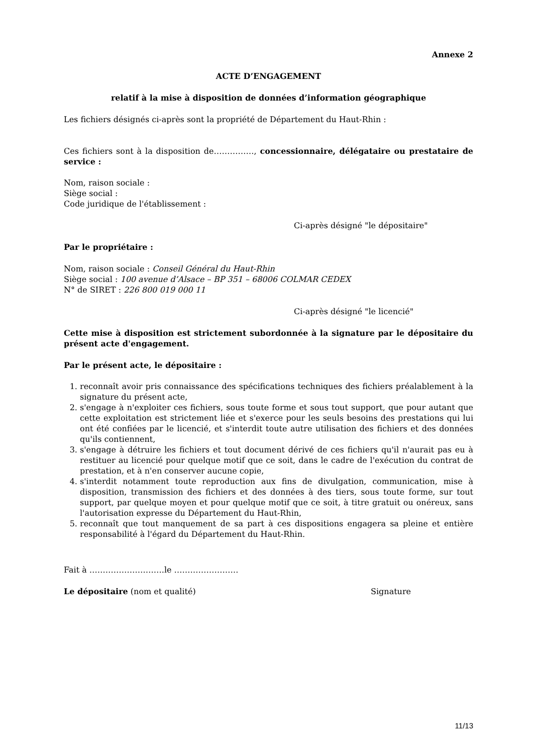Annexe 2
ACTE D’ENGAGEMENT
relatif à la mise à disposition de données d’information géographique
Les fichiers désignés ci-après sont la propriété de Département du Haut-Rhin :
Ces fichiers sont à la disposition de……………, concessionnaire, délégataire ou prestataire de service :
Nom, raison sociale :
Siège social :
Code juridique de l'établissement :
Ci-après désigné "le dépositaire"
Par le propriétaire :
Nom, raison sociale : Conseil Général du Haut-Rhin
Siège social : 100 avenue d’Alsace – BP 351 – 68006 COLMAR CEDEX
N° de SIRET : 226 800 019 000 11
Ci-après désigné "le licencié"
Cette mise à disposition est strictement subordonnée à la signature par le dépositaire du présent acte d'engagement.
Par le présent acte, le dépositaire :
1. reconnaît avoir pris connaissance des spécifications techniques des fichiers préalablement à la signature du présent acte,
2. s'engage à n'exploiter ces fichiers, sous toute forme et sous tout support, que pour autant que cette exploitation est strictement liée et s'exerce pour les seuls besoins des prestations qui lui ont été confiées par le licencié, et s'interdit toute autre utilisation des fichiers et des données qu'ils contiennent,
3. s'engage à détruire les fichiers et tout document dérivé de ces fichiers qu'il n'aurait pas eu à restituer au licencié pour quelque motif que ce soit, dans le cadre de l'exécution du contrat de prestation, et à n'en conserver aucune copie,
4. s'interdit notamment toute reproduction aux fins de divulgation, communication, mise à disposition, transmission des fichiers et des données à des tiers, sous toute forme, sur tout support, par quelque moyen et pour quelque motif que ce soit, à titre gratuit ou onéreux, sans l'autorisation expresse du Département du Haut-Rhin,
5. reconnaît que tout manquement de sa part à ces dispositions engagera sa pleine et entière responsabilité à l'égard du Département du Haut-Rhin.
Fait à ……………………….le ……………………
Le dépositaire (nom et qualité) Signature
11/13